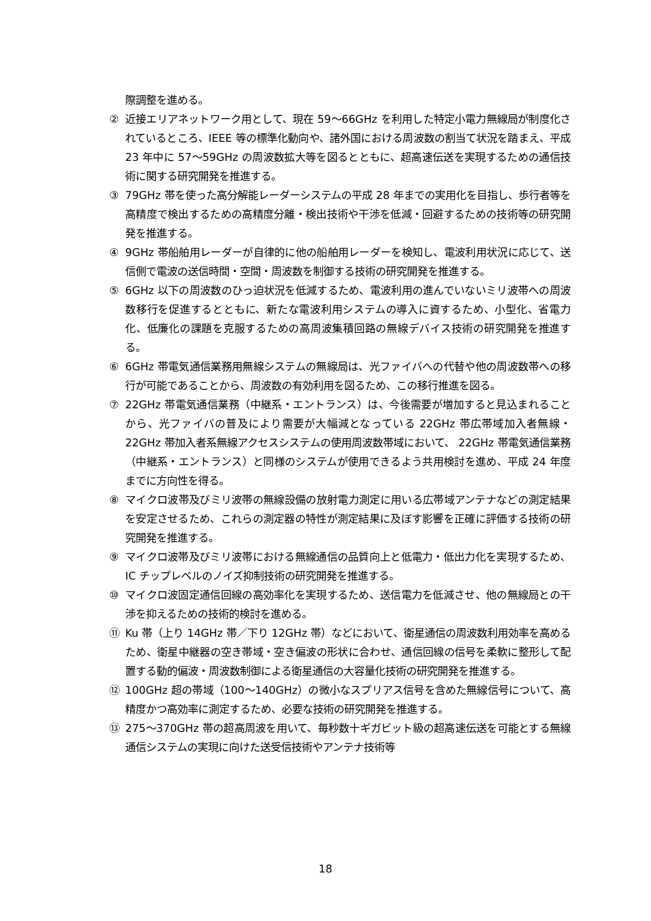際調整を進める。
② 近接エリアネットワーク用として、現在 59～66GHz を利用した特定小電力無線局が制度化されているところ、IEEE 等の標準化動向や、諸外国における周波数の割当て状況を踏まえ、平成 23 年中に 57～59GHz の周波数拡大等を図るとともに、超高速伝送を実現するための通信技術に関する研究開発を推進する。
③ 79GHz 帯を使った高分解能レーダーシステムの平成 28 年までの実用化を目指し、歩行者等を高精度で検出するための高精度分離・検出技術や干渉を低減・回避するための技術等の研究開発を推進する。
④ 9GHz 帯船舶用レーダーが自律的に他の船舶用レーダーを検知し、電波利用状況に応じて、送信側で電波の送信時間・空間・周波数を制御する技術の研究開発を推進する。
⑤ 6GHz 以下の周波数のひっ迫状況を低減するため、電波利用の進んでいないミリ波帯への周波数移行を促進するとともに、新たな電波利用システムの導入に資するため、小型化、省電力化、低廉化の課題を克服するための高周波集積回路の無線デバイス技術の研究開発を推進する。
⑥ 6GHz 帯電気通信業務用無線システムの無線局は、光ファイバへの代替や他の周波数帯への移行が可能であることから、周波数の有効利用を図るため、この移行推進を図る。
⑦ 22GHz 帯電気通信業務（中継系・エントランス）は、今後需要が増加すると見込まれることから、光ファイバの普及により需要が大幅減となっている 22GHz 帯広帯域加入者無線・22GHz 帯加入者系無線アクセスシステムの使用周波数帯域において、 22GHz 帯電気通信業務（中継系・エントランス）と同様のシステムが使用できるよう共用検討を進め、平成 24 年度までに方向性を得る。
⑧ マイクロ波帯及びミリ波帯の無線設備の放射電力測定に用いる広帯域アンテナなどの測定結果を安定させるため、これらの測定器の特性が測定結果に及ぼす影響を正確に評価する技術の研究開発を推進する。
⑨ マイクロ波帯及びミリ波帯における無線通信の品質向上と低電力・低出力化を実現するため、IC チップレベルのノイズ抑制技術の研究開発を推進する。
⑩ マイクロ波固定通信回線の高効率化を実現するため、送信電力を低減させ、他の無線局との干渉を抑えるための技術的検討を進める。
⑪ Ku 帯（上り 14GHz 帯／下り 12GHz 帯）などにおいて、衛星通信の周波数利用効率を高めるため、衛星中継器の空き帯域・空き偏波の形状に合わせ、通信回線の信号を柔軟に整形して配置する動的偏波・周波数制御による衛星通信の大容量化技術の研究開発を推進する。
⑫ 100GHz 超の帯域（100～140GHz）の微小なスプリアス信号を含めた無線信号について、高精度かつ高効率に測定するため、必要な技術の研究開発を推進する。
⑬ 275～370GHz 帯の超高周波を用いて、毎秒数十ギガビット級の超高速伝送を可能とする無線通信システムの実現に向けた送受信技術やアンテナ技術等
18